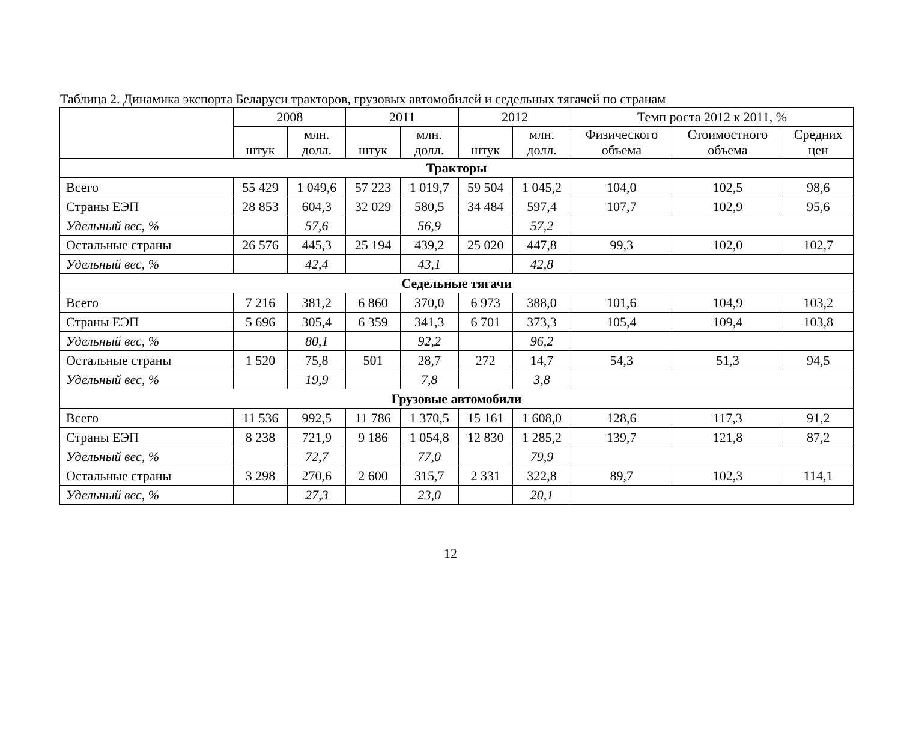Таблица 2. Динамика экспорта Беларуси тракторов, грузовых автомобилей и седельных тягачей по странам
| | 2008 | | 2011 | | 2012 | | Темп роста 2012 к 2011, % | | |
| --- | --- | --- | --- | --- | --- | --- | --- | --- | --- |
| | штук | млн. долл. | штук | млн. долл. | штук | млн. долл. | Физического объема | Стоимостного объема | Средних цен |
| Тракторы | | | | | | | | | |
| Всего | 55 429 | 1 049,6 | 57 223 | 1 019,7 | 59 504 | 1 045,2 | 104,0 | 102,5 | 98,6 |
| Страны ЕЭП | 28 853 | 604,3 | 32 029 | 580,5 | 34 484 | 597,4 | 107,7 | 102,9 | 95,6 |
| Удельный вес, % | | 57,6 | | 56,9 | | 57,2 | | | |
| Остальные страны | 26 576 | 445,3 | 25 194 | 439,2 | 25 020 | 447,8 | 99,3 | 102,0 | 102,7 |
| Удельный вес, % | | 42,4 | | 43,1 | | 42,8 | | | |
| Седельные тягачи | | | | | | | | | |
| Всего | 7 216 | 381,2 | 6 860 | 370,0 | 6 973 | 388,0 | 101,6 | 104,9 | 103,2 |
| Страны ЕЭП | 5 696 | 305,4 | 6 359 | 341,3 | 6 701 | 373,3 | 105,4 | 109,4 | 103,8 |
| Удельный вес, % | | 80,1 | | 92,2 | | 96,2 | | | |
| Остальные страны | 1 520 | 75,8 | 501 | 28,7 | 272 | 14,7 | 54,3 | 51,3 | 94,5 |
| Удельный вес, % | | 19,9 | | 7,8 | | 3,8 | | | |
| Грузовые автомобили | | | | | | | | | |
| Всего | 11 536 | 992,5 | 11 786 | 1 370,5 | 15 161 | 1 608,0 | 128,6 | 117,3 | 91,2 |
| Страны ЕЭП | 8 238 | 721,9 | 9 186 | 1 054,8 | 12 830 | 1 285,2 | 139,7 | 121,8 | 87,2 |
| Удельный вес, % | | 72,7 | | 77,0 | | 79,9 | | | |
| Остальные страны | 3 298 | 270,6 | 2 600 | 315,7 | 2 331 | 322,8 | 89,7 | 102,3 | 114,1 |
| Удельный вес, % | | 27,3 | | 23,0 | | 20,1 | | | |
12